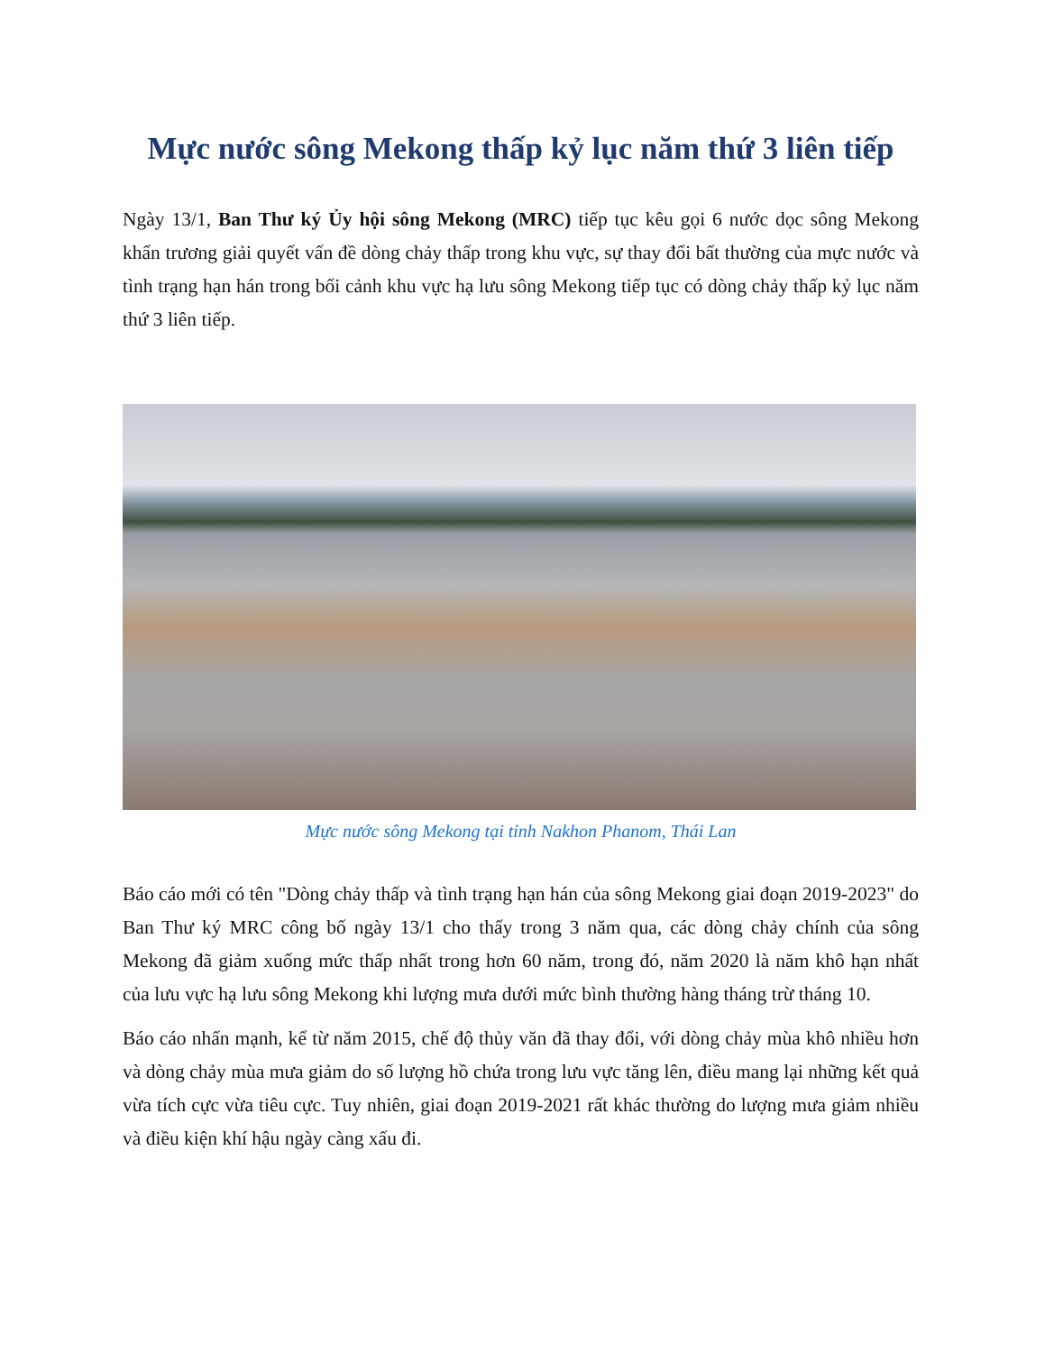Mực nước sông Mekong thấp kỷ lục năm thứ 3 liên tiếp
Ngày 13/1, Ban Thư ký Ủy hội sông Mekong (MRC) tiếp tục kêu gọi 6 nước dọc sông Mekong khẩn trương giải quyết vấn đề dòng chảy thấp trong khu vực, sự thay đổi bất thường của mực nước và tình trạng hạn hán trong bối cảnh khu vực hạ lưu sông Mekong tiếp tục có dòng chảy thấp kỷ lục năm thứ 3 liên tiếp.
Mực nước sông Mekong tại tỉnh Nakhon Phanom, Thái Lan
Báo cáo mới có tên "Dòng chảy thấp và tình trạng hạn hán của sông Mekong giai đoạn 2019-2023" do Ban Thư ký MRC công bố ngày 13/1 cho thấy trong 3 năm qua, các dòng chảy chính của sông Mekong đã giảm xuống mức thấp nhất trong hơn 60 năm, trong đó, năm 2020 là năm khô hạn nhất của lưu vực hạ lưu sông Mekong khi lượng mưa dưới mức bình thường hàng tháng trừ tháng 10.
Báo cáo nhấn mạnh, kể từ năm 2015, chế độ thủy văn đã thay đổi, với dòng chảy mùa khô nhiều hơn và dòng chảy mùa mưa giảm do số lượng hồ chứa trong lưu vực tăng lên, điều mang lại những kết quả vừa tích cực vừa tiêu cực. Tuy nhiên, giai đoạn 2019-2021 rất khác thường do lượng mưa giảm nhiều và điều kiện khí hậu ngày càng xấu đi.